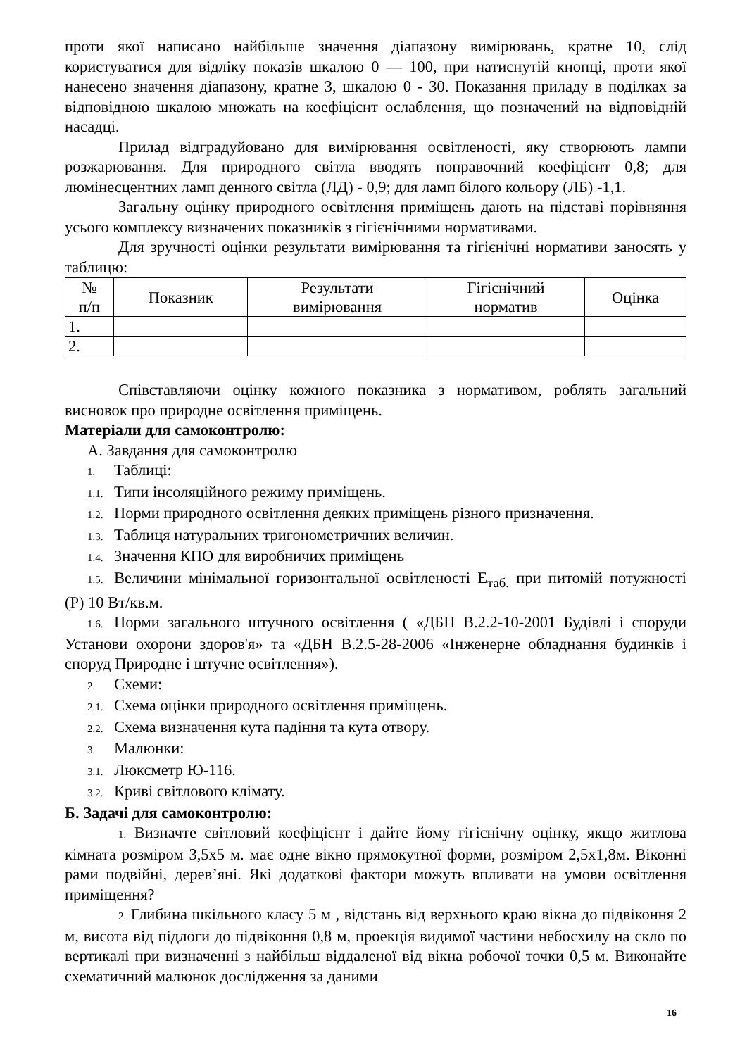проти якої написано найбільше значення діапазону вимірювань, кратне 10, слід користуватися для відліку показів шкалою 0 — 100, при натиснутій кнопці, проти якої нанесено значення діапазону, кратне 3, шкалою 0 - 30. Показання приладу в поділках за відповідною шкалою множать на коефіцієнт ослаблення, що позначений на відповідній насадці.
Прилад відградуйовано для вимірювання освітленості, яку створюють лампи розжарювання. Для природного світла вводять поправочний коефіцієнт 0,8; для люмінесцентних ламп денного світла (ЛД) - 0,9; для ламп білого кольору (ЛБ) -1,1.
Загальну оцінку природного освітлення приміщень дають на підставі порівняння усього комплексу визначених показників з гігієнічними нормативами.
Для зручності оцінки результати вимірювання та гігієнічні нормативи заносять у таблицю:
| № п/п | Показник | Результати вимірювання | Гігієнічний норматив | Оцінка |
| --- | --- | --- | --- | --- |
| 1. | | | | |
| 2. | | | | |
Співставляючи оцінку кожного показника з нормативом, роблять загальний висновок про природне освітлення приміщень.
Матеріали для самоконтролю:
А. Завдання для самоконтролю
1. Таблиці:
1.1. Типи інсоляційного режиму приміщень.
1.2. Норми природного освітлення деяких приміщень різного призначення.
1.3. Таблиця натуральних тригонометричних величин.
1.4. Значення КПО для виробничих приміщень
1.5. Величини мінімальної горизонтальної освітленості Е<sub>таб.</sub> при питомій потужності (Р) 10 Вт/кв.м.
1.6. Норми загального штучного освітлення ( «ДБН В.2.2-10-2001 Будівлі і споруди Установи охорони здоров'я» та «ДБН В.2.5-28-2006 «Інженерне обладнання будинків і споруд Природне і штучне освітлення»).
2. Схеми:
2.1. Схема оцінки природного освітлення приміщень.
2.2. Схема визначення кута падіння та кута отвору.
3. Малюнки:
3.1. Люксметр Ю-116.
3.2. Криві світлового клімату.
Б. Задачі для самоконтролю:
1. Визначте світловий коефіцієнт і дайте йому гігієнічну оцінку, якщо житлова кімната розміром 3,5х5 м. має одне вікно прямокутної форми, розміром 2,5х1,8м. Віконні рами подвійні, дерев’яні. Які додаткові фактори можуть впливати на умови освітлення приміщення?
2. Глибина шкільного класу 5 м , відстань від верхнього краю вікна до підвіконня 2 м, висота від підлоги до підвіконня 0,8 м, проекція видимої частини небосхилу на скло по вертикалі при визначенні з найбільш віддаленої від вікна робочої точки 0,5 м. Виконайте схематичний малюнок дослідження за даними
16